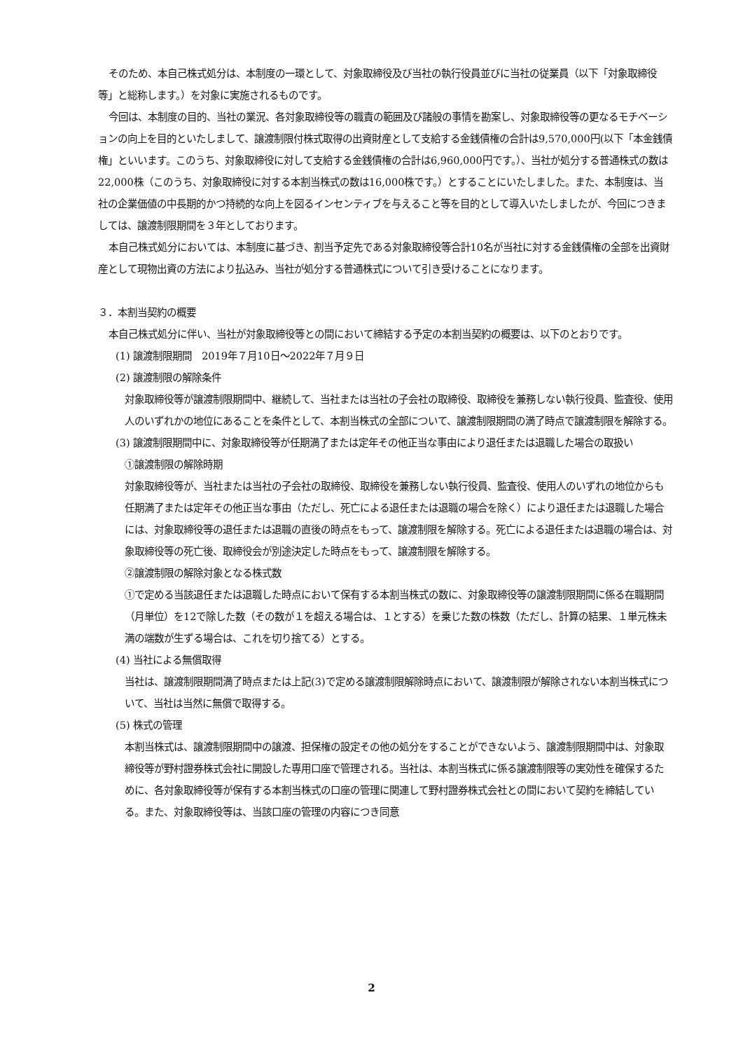そのため、本自己株式処分は、本制度の一環として、対象取締役及び当社の執行役員並びに当社の従業員（以下「対象取締役等」と総称します。）を対象に実施されるものです。
今回は、本制度の目的、当社の業況、各対象取締役等の職責の範囲及び諸般の事情を勘案し、対象取締役等の更なるモチベーションの向上を目的といたしまして、譲渡制限付株式取得の出資財産として支給する金銭債権の合計は9,570,000円(以下「本金銭債権」といいます。このうち、対象取締役に対して支給する金銭債権の合計は6,960,000円です。）、当社が処分する普通株式の数は22,000株（このうち、対象取締役に対する本割当株式の数は16,000株です。）とすることにいたしました。また、本制度は、当社の企業価値の中長期的かつ持続的な向上を図るインセンティブを与えること等を目的として導入いたしましたが、今回につきましては、譲渡制限期間を３年としております。
本自己株式処分においては、本制度に基づき、割当予定先である対象取締役等合計10名が当社に対する金銭債権の全部を出資財産として現物出資の方法により払込み、当社が処分する普通株式について引き受けることになります。
３．本割当契約の概要
本自己株式処分に伴い、当社が対象取締役等との間において締結する予定の本割当契約の概要は、以下のとおりです。
(1) 譲渡制限期間　2019年７月10日～2022年７月９日
(2) 譲渡制限の解除条件
対象取締役等が譲渡制限期間中、継続して、当社または当社の子会社の取締役、取締役を兼務しない執行役員、監査役、使用人のいずれかの地位にあることを条件として、本割当株式の全部について、譲渡制限期間の満了時点で譲渡制限を解除する。
(3) 譲渡制限期間中に、対象取締役等が任期満了または定年その他正当な事由により退任または退職した場合の取扱い
①譲渡制限の解除時期
対象取締役等が、当社または当社の子会社の取締役、取締役を兼務しない執行役員、監査役、使用人のいずれの地位からも任期満了または定年その他正当な事由（ただし、死亡による退任または退職の場合を除く）により退任または退職した場合には、対象取締役等の退任または退職の直後の時点をもって、譲渡制限を解除する。死亡による退任または退職の場合は、対象取締役等の死亡後、取締役会が別途決定した時点をもって、譲渡制限を解除する。
②譲渡制限の解除対象となる株式数
①で定める当該退任または退職した時点において保有する本割当株式の数に、対象取締役等の譲渡制限期間に係る在職期間（月単位）を12で除した数（その数が１を超える場合は、１とする）を乗じた数の株数（ただし、計算の結果、１単元株未満の端数が生ずる場合は、これを切り捨てる）とする。
(4) 当社による無償取得
当社は、譲渡制限期間満了時点または上記(3)で定める譲渡制限解除時点において、譲渡制限が解除されない本割当株式について、当社は当然に無償で取得する。
(5) 株式の管理
本割当株式は、譲渡制限期間中の譲渡、担保権の設定その他の処分をすることができないよう、譲渡制限期間中は、対象取締役等が野村證券株式会社に開設した専用口座で管理される。当社は、本割当株式に係る譲渡制限等の実効性を確保するために、各対象取締役等が保有する本割当株式の口座の管理に関連して野村證券株式会社との間において契約を締結している。また、対象取締役等は、当該口座の管理の内容につき同意
2